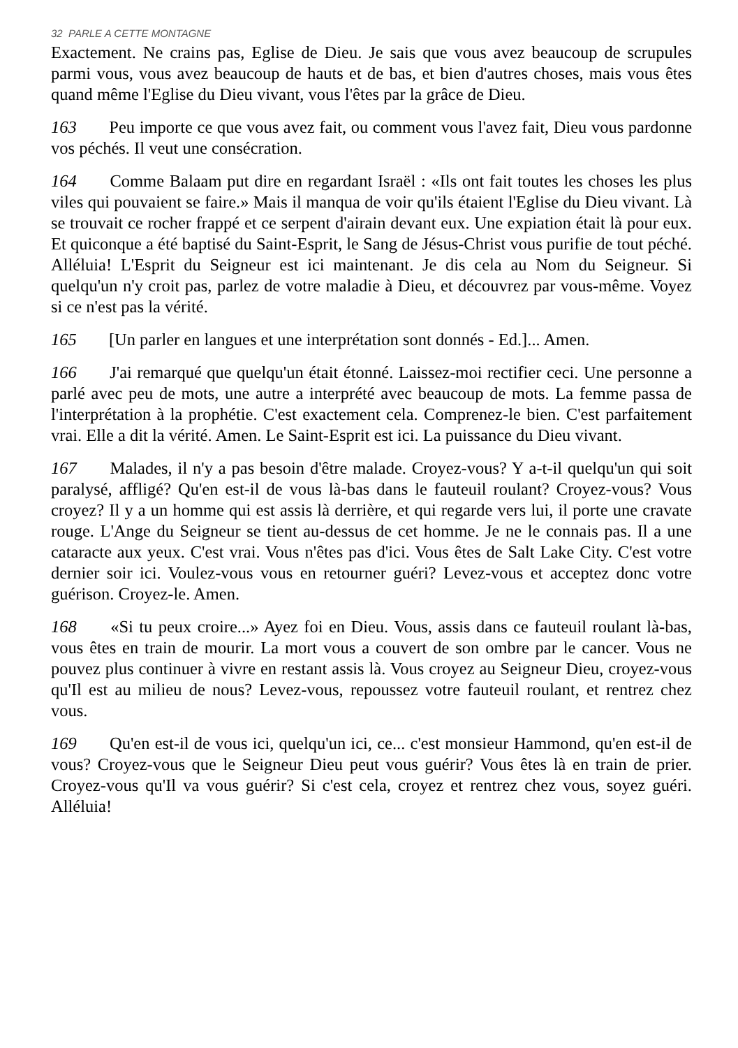32 PARLE A CETTE MONTAGNE
Exactement. Ne crains pas, Eglise de Dieu. Je sais que vous avez beaucoup de scrupules parmi vous, vous avez beaucoup de hauts et de bas, et bien d'autres choses, mais vous êtes quand même l'Eglise du Dieu vivant, vous l'êtes par la grâce de Dieu.
163 Peu importe ce que vous avez fait, ou comment vous l'avez fait, Dieu vous pardonne vos péchés. Il veut une consécration.
164 Comme Balaam put dire en regardant Israël : «Ils ont fait toutes les choses les plus viles qui pouvaient se faire.» Mais il manqua de voir qu'ils étaient l'Eglise du Dieu vivant. Là se trouvait ce rocher frappé et ce serpent d'airain devant eux. Une expiation était là pour eux. Et quiconque a été baptisé du Saint-Esprit, le Sang de Jésus-Christ vous purifie de tout péché. Alléluia! L'Esprit du Seigneur est ici maintenant. Je dis cela au Nom du Seigneur. Si quelqu'un n'y croit pas, parlez de votre maladie à Dieu, et découvrez par vous-même. Voyez si ce n'est pas la vérité.
165 [Un parler en langues et une interprétation sont donnés - Ed.]... Amen.
166 J'ai remarqué que quelqu'un était étonné. Laissez-moi rectifier ceci. Une personne a parlé avec peu de mots, une autre a interprété avec beaucoup de mots. La femme passa de l'interprétation à la prophétie. C'est exactement cela. Comprenez-le bien. C'est parfaitement vrai. Elle a dit la vérité. Amen. Le Saint-Esprit est ici. La puissance du Dieu vivant.
167 Malades, il n'y a pas besoin d'être malade. Croyez-vous? Y a-t-il quelqu'un qui soit paralysé, affligé? Qu'en est-il de vous là-bas dans le fauteuil roulant? Croyez-vous? Vous croyez? Il y a un homme qui est assis là derrière, et qui regarde vers lui, il porte une cravate rouge. L'Ange du Seigneur se tient au-dessus de cet homme. Je ne le connais pas. Il a une cataracte aux yeux. C'est vrai. Vous n'êtes pas d'ici. Vous êtes de Salt Lake City. C'est votre dernier soir ici. Voulez-vous vous en retourner guéri? Levez-vous et acceptez donc votre guérison. Croyez-le. Amen.
168 «Si tu peux croire...» Ayez foi en Dieu. Vous, assis dans ce fauteuil roulant là-bas, vous êtes en train de mourir. La mort vous a couvert de son ombre par le cancer. Vous ne pouvez plus continuer à vivre en restant assis là. Vous croyez au Seigneur Dieu, croyez-vous qu'Il est au milieu de nous? Levez-vous, repoussez votre fauteuil roulant, et rentrez chez vous.
169 Qu'en est-il de vous ici, quelqu'un ici, ce... c'est monsieur Hammond, qu'en est-il de vous? Croyez-vous que le Seigneur Dieu peut vous guérir? Vous êtes là en train de prier. Croyez-vous qu'Il va vous guérir? Si c'est cela, croyez et rentrez chez vous, soyez guéri. Alléluia!